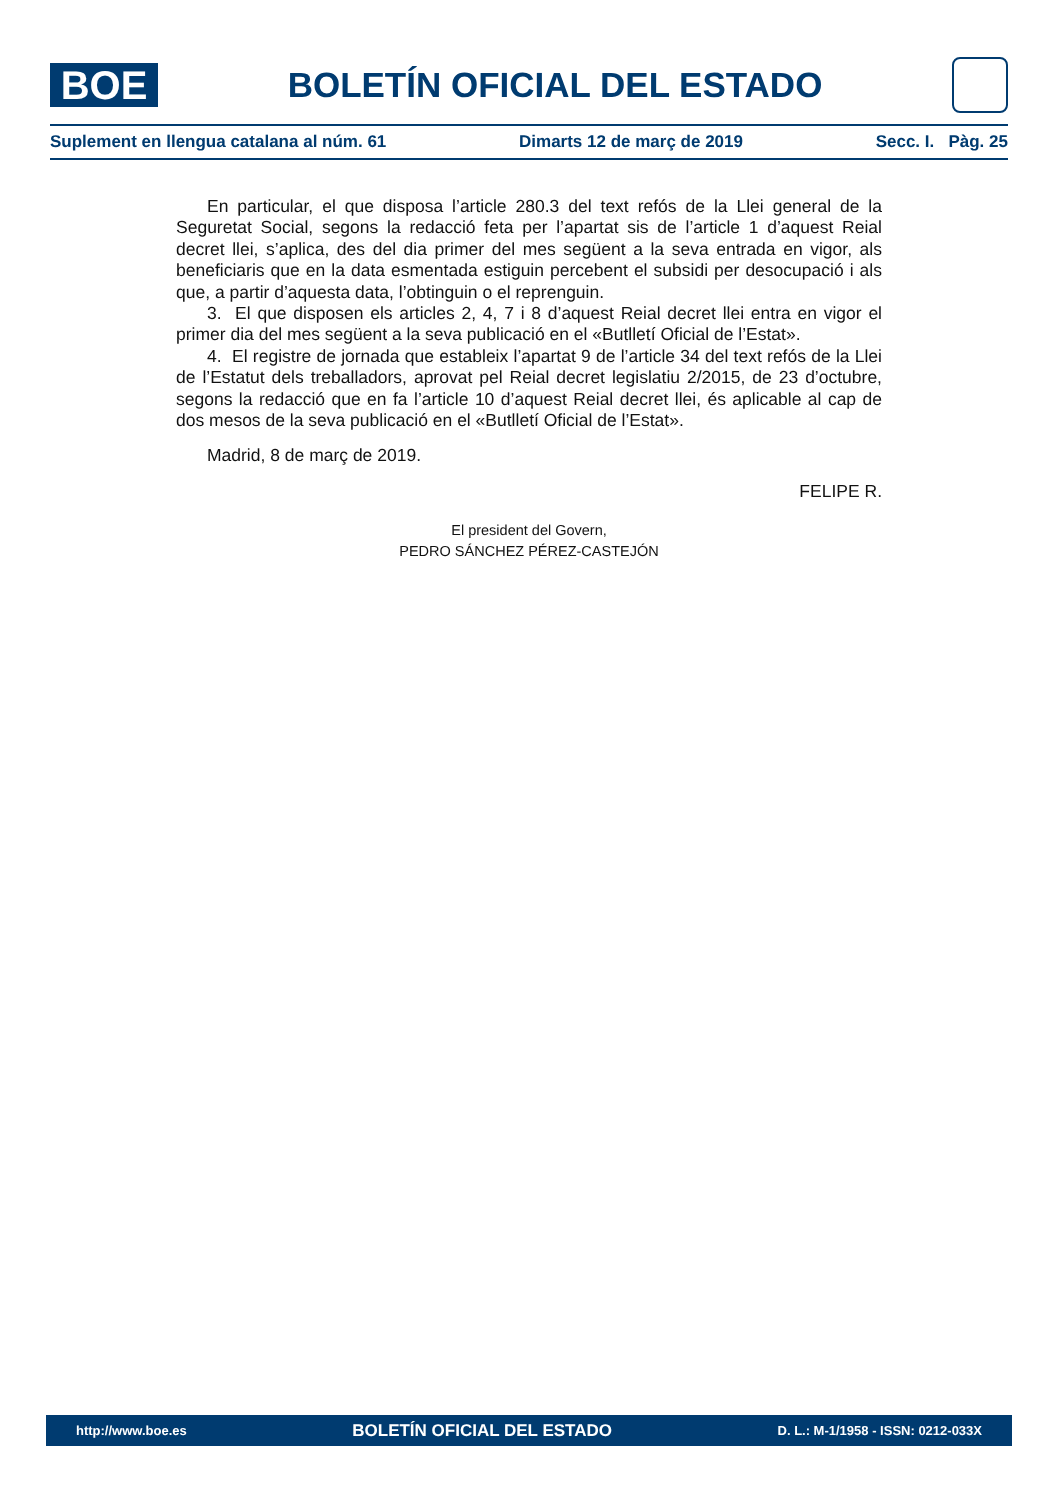BOE
BOLETÍN OFICIAL DEL ESTADO
Suplement en llengua catalana al núm. 61 Dimarts 12 de març de 2019 Secc. I. Pàg. 25
En particular, el que disposa l’article 280.3 del text refós de la Llei general de la Seguretat Social, segons la redacció feta per l’apartat sis de l’article 1 d’aquest Reial decret llei, s’aplica, des del dia primer del mes següent a la seva entrada en vigor, als beneficiaris que en la data esmentada estiguin percebent el subsidi per desocupació i als que, a partir d’aquesta data, l’obtinguin o el reprenguin.
3. El que disposen els articles 2, 4, 7 i 8 d’aquest Reial decret llei entra en vigor el primer dia del mes següent a la seva publicació en el «Butlletí Oficial de l’Estat».
4. El registre de jornada que estableix l’apartat 9 de l’article 34 del text refós de la Llei de l’Estatut dels treballadors, aprovat pel Reial decret legislatiu 2/2015, de 23 d’octubre, segons la redacció que en fa l’article 10 d’aquest Reial decret llei, és aplicable al cap de dos mesos de la seva publicació en el «Butlletí Oficial de l’Estat».
Madrid, 8 de març de 2019.
FELIPE R.
El president del Govern,
PEDRO SÁNCHEZ PÉREZ-CASTEJÓN
http://www.boe.es BOLETÍN OFICIAL DEL ESTADO D. L.: M-1/1958 - ISSN: 0212-033X